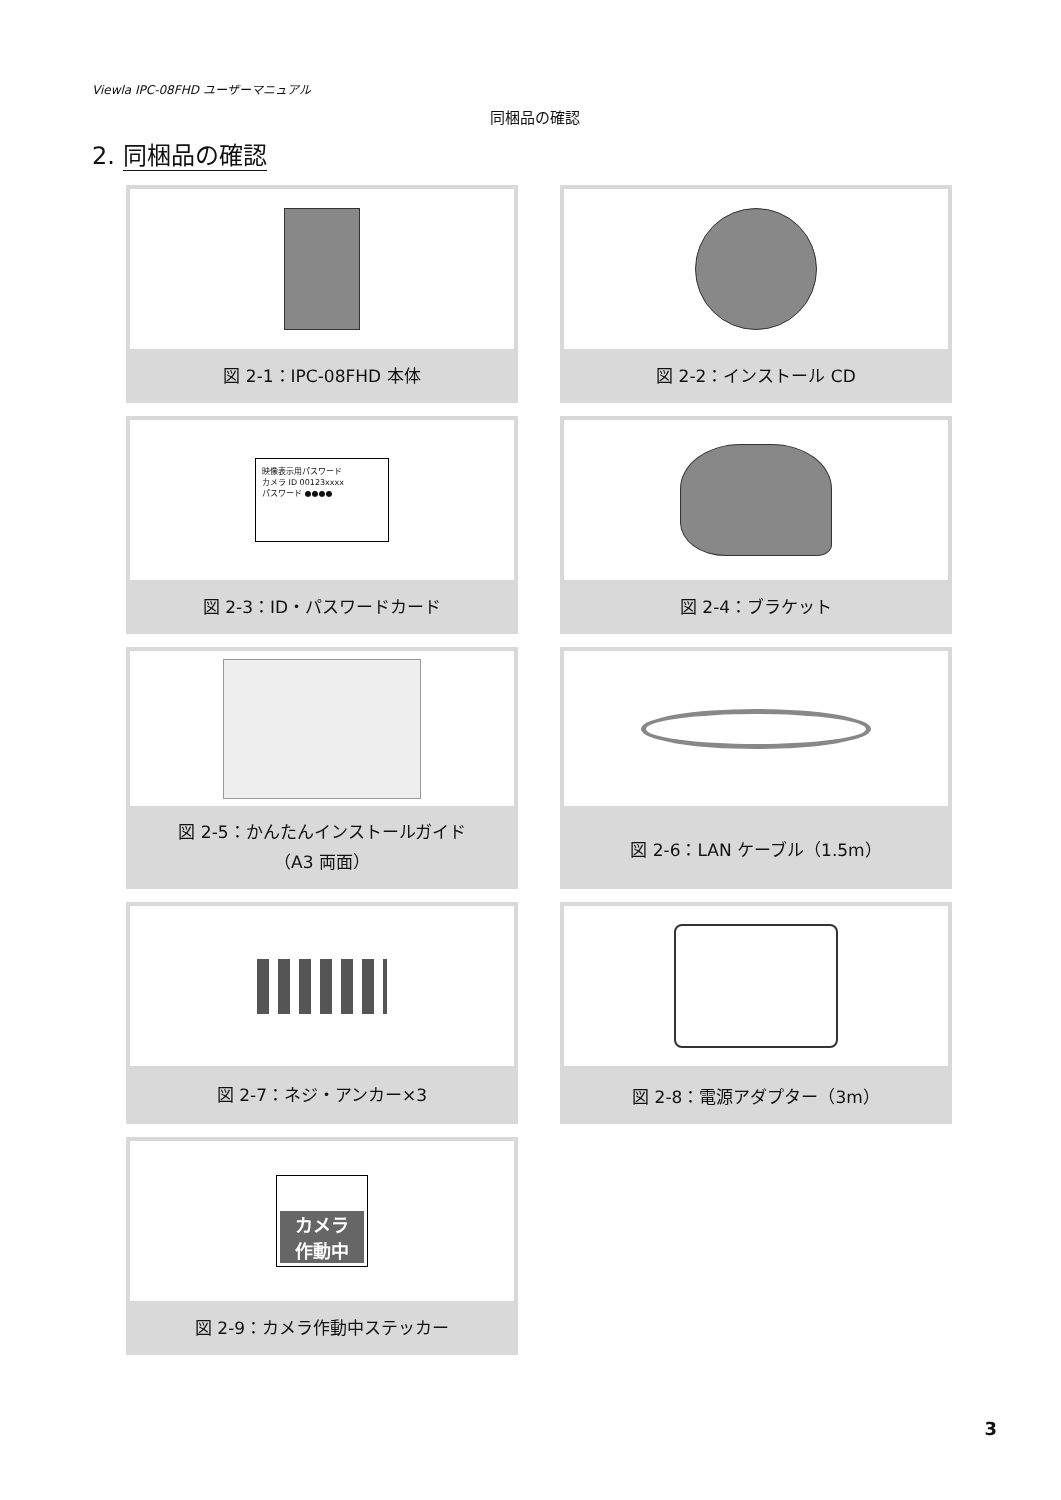Viewla IPC-08FHD ユーザーマニュアル
同梱品の確認
2. 同梱品の確認
図 2-1：IPC-08FHD 本体
図 2-2：インストール CD
映像表示用パスワード
カメラ ID 00123xxxx
パスワード ●●●●
図 2-3：ID・パスワードカード
図 2-4：ブラケット
図 2-5：かんたんインストールガイド
（A3 両面）
図 2-6：LAN ケーブル（1.5m）
図 2-7：ネジ・アンカー×3
図 2-8：電源アダプター（3m）
カメラ
作動中
図 2-9：カメラ作動中ステッカー
3